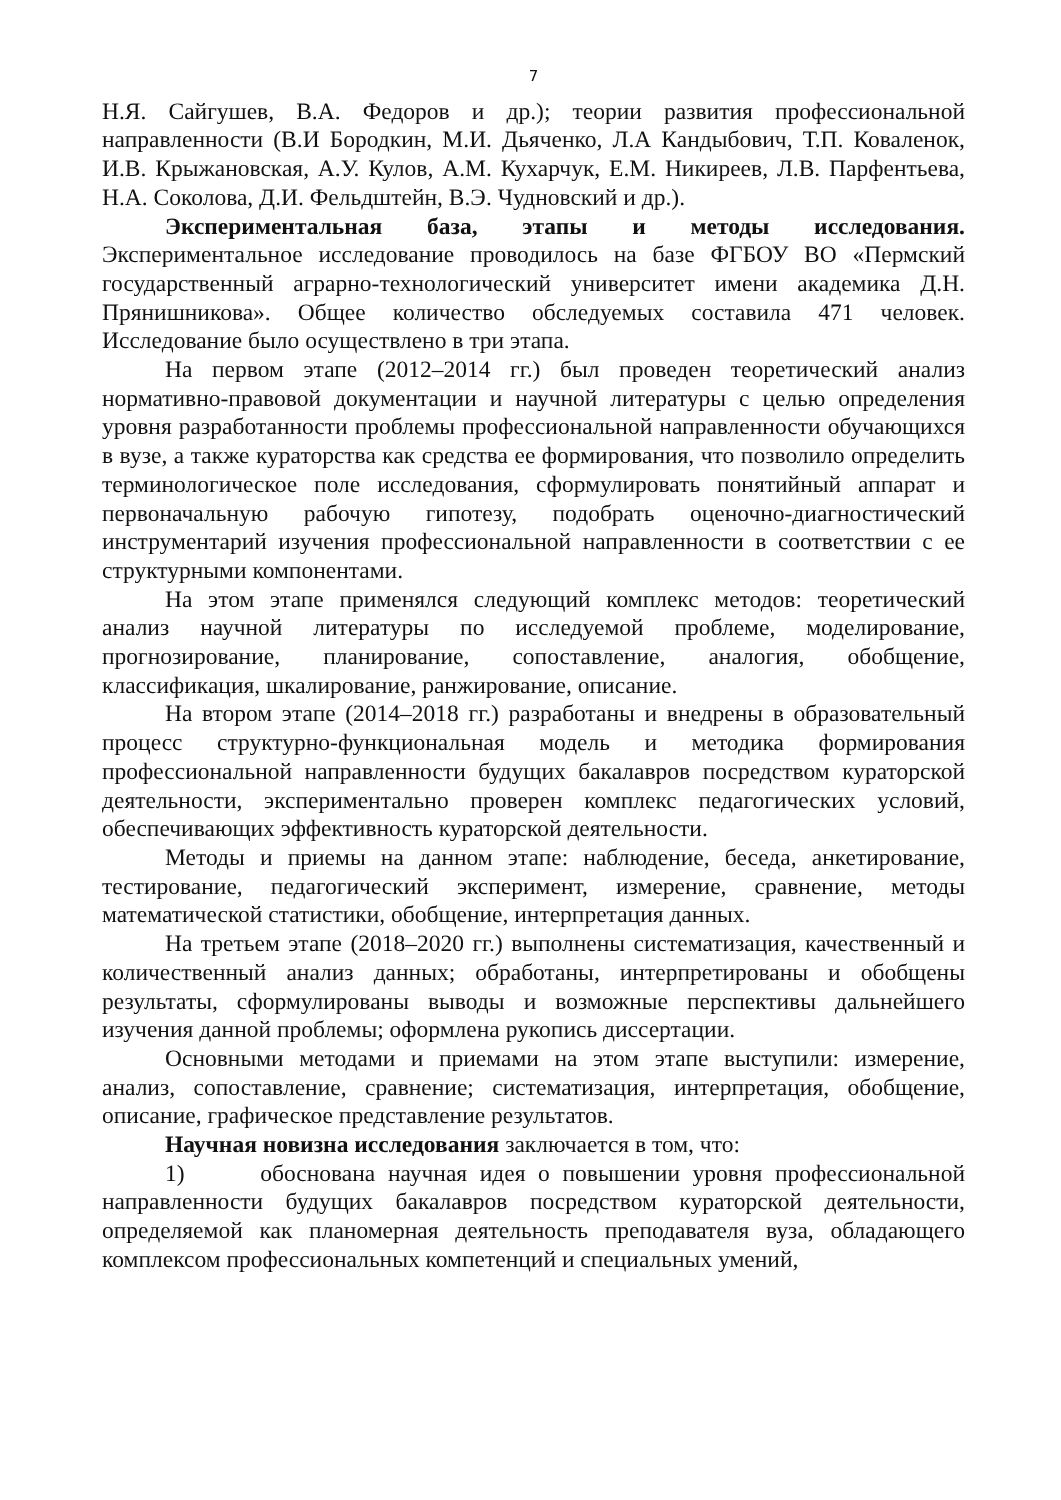7
Н.Я. Сайгушев, В.А. Федоров и др.); теории развития профессиональной направленности (В.И Бородкин, М.И. Дьяченко, Л.А Кандыбович, Т.П. Коваленок, И.В. Крыжановская, А.У. Кулов, А.М. Кухарчук, Е.М. Никиреев, Л.В. Парфентьева, Н.А. Соколова, Д.И. Фельдштейн, В.Э. Чудновский и др.).
Экспериментальная база, этапы и методы исследования. Экспериментальное исследование проводилось на базе ФГБОУ ВО «Пермский государственный аграрно-технологический университет имени академика Д.Н. Прянишникова». Общее количество обследуемых составила 471 человек. Исследование было осуществлено в три этапа.
На первом этапе (2012–2014 гг.) был проведен теоретический анализ нормативно-правовой документации и научной литературы с целью определения уровня разработанности проблемы профессиональной направленности обучающихся в вузе, а также кураторства как средства ее формирования, что позволило определить терминологическое поле исследования, сформулировать понятийный аппарат и первоначальную рабочую гипотезу, подобрать оценочно-диагностический инструментарий изучения профессиональной направленности в соответствии с ее структурными компонентами.
На этом этапе применялся следующий комплекс методов: теоретический анализ научной литературы по исследуемой проблеме, моделирование, прогнозирование, планирование, сопоставление, аналогия, обобщение, классификация, шкалирование, ранжирование, описание.
На втором этапе (2014–2018 гг.) разработаны и внедрены в образовательный процесс структурно-функциональная модель и методика формирования профессиональной направленности будущих бакалавров посредством кураторской деятельности, экспериментально проверен комплекс педагогических условий, обеспечивающих эффективность кураторской деятельности.
Методы и приемы на данном этапе: наблюдение, беседа, анкетирование, тестирование, педагогический эксперимент, измерение, сравнение, методы математической статистики, обобщение, интерпретация данных.
На третьем этапе (2018–2020 гг.) выполнены систематизация, качественный и количественный анализ данных; обработаны, интерпретированы и обобщены результаты, сформулированы выводы и возможные перспективы дальнейшего изучения данной проблемы; оформлена рукопись диссертации.
Основными методами и приемами на этом этапе выступили: измерение, анализ, сопоставление, сравнение; систематизация, интерпретация, обобщение, описание, графическое представление результатов.
Научная новизна исследования заключается в том, что:
1) обоснована научная идея о повышении уровня профессиональной направленности будущих бакалавров посредством кураторской деятельности, определяемой как планомерная деятельность преподавателя вуза, обладающего комплексом профессиональных компетенций и специальных умений,